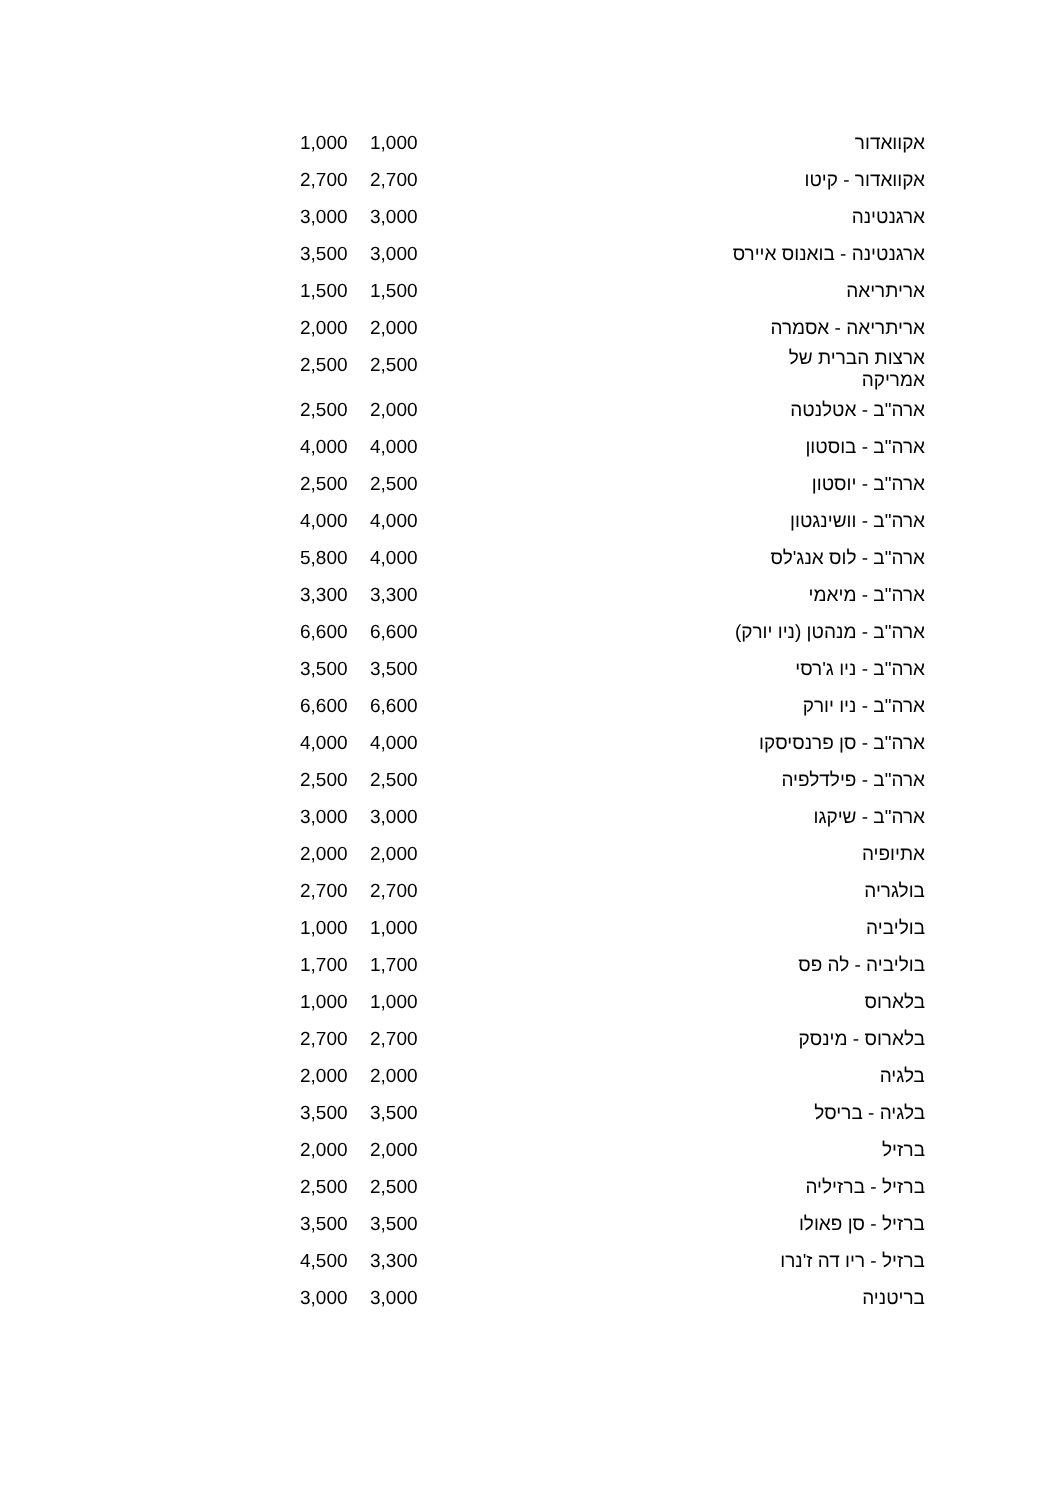| אקוואדור | 1,000 | 1,000 |
| אקוואדור - קיטו | 2,700 | 2,700 |
| ארגנטינה | 3,000 | 3,000 |
| ארגנטינה - בואנוס איירס | 3,000 | 3,500 |
| אריתריאה | 1,500 | 1,500 |
| אריתריאה - אסמרה | 2,000 | 2,000 |
| ארצות הברית של אמריקה | 2,500 | 2,500 |
| ארה"ב - אטלנטה | 2,000 | 2,500 |
| ארה"ב - בוסטון | 4,000 | 4,000 |
| ארה"ב - יוסטון | 2,500 | 2,500 |
| ארה"ב - וושינגטון | 4,000 | 4,000 |
| ארה"ב - לוס אנג'לס | 4,000 | 5,800 |
| ארה"ב - מיאמי | 3,300 | 3,300 |
| ארה"ב - מנהטן (ניו יורק) | 6,600 | 6,600 |
| ארה"ב - ניו ג'רסי | 3,500 | 3,500 |
| ארה"ב - ניו יורק | 6,600 | 6,600 |
| ארה"ב - סן פרנסיסקו | 4,000 | 4,000 |
| ארה"ב - פילדלפיה | 2,500 | 2,500 |
| ארה"ב - שיקגו | 3,000 | 3,000 |
| אתיופיה | 2,000 | 2,000 |
| בולגריה | 2,700 | 2,700 |
| בוליביה | 1,000 | 1,000 |
| בוליביה - לה פס | 1,700 | 1,700 |
| בלארוס | 1,000 | 1,000 |
| בלארוס - מינסק | 2,700 | 2,700 |
| בלגיה | 2,000 | 2,000 |
| בלגיה - בריסל | 3,500 | 3,500 |
| ברזיל | 2,000 | 2,000 |
| ברזיל - ברזיליה | 2,500 | 2,500 |
| ברזיל - סן פאולו | 3,500 | 3,500 |
| ברזיל - ריו דה ז'נרו | 3,300 | 4,500 |
| בריטניה | 3,000 | 3,000 |